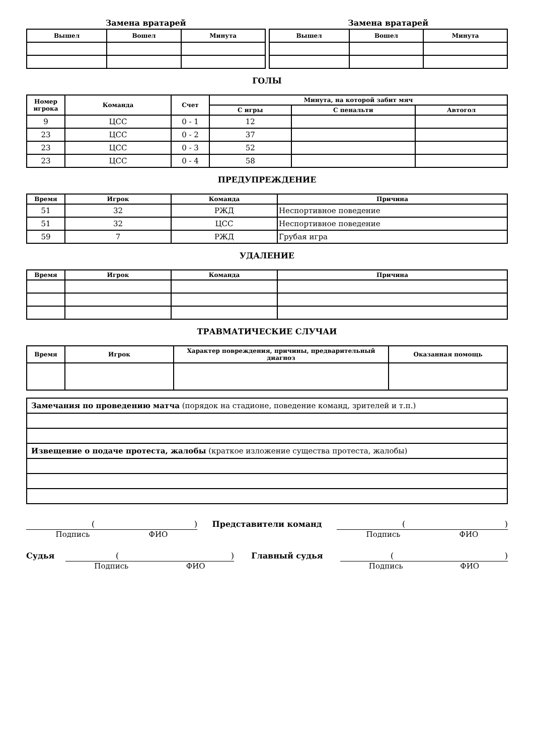Замена вратарей
| Вышел | Вошел | Минута |
| --- | --- | --- |
Замена вратарей
| Вышел | Вошел | Минута |
| --- | --- | --- |
ГОЛЫ
| Номер игрока | Команда | Счет | Минута, на которой забит мяч | | |
| --- | --- | --- | --- | --- | --- |
| | | | С игры | С пенальти | Автогол |
| 9 | ЦСС | 0 - 1 | 12 | | |
| 23 | ЦСС | 0 - 2 | 37 | | |
| 23 | ЦСС | 0 - 3 | 52 | | |
| 23 | ЦСС | 0 - 4 | 58 | | |
ПРЕДУПРЕЖДЕНИЕ
| Время | Игрок | Команда | Причина |
| --- | --- | --- | --- |
| 51 | 32 | РЖД | Неспортивное поведение |
| 51 | 32 | ЦСС | Неспортивное поведение |
| 59 | 7 | РЖД | Грубая игра |
УДАЛЕНИЕ
| Время | Игрок | Команда | Причина |
| --- | --- | --- | --- |
ТРАВМАТИЧЕСКИЕ СЛУЧАИ
| Время | Игрок | Характер повреждения, причины, предварительный диагноз | Оказанная помощь |
| --- | --- | --- | --- |
| Замечания по проведению матча (порядок на стадионе, поведение команд, зрителей и т.п.) |
| Извещение о подаче протеста, жалобы (краткое изложение существа протеста, жалобы) |
()
Подпись ФИО
Представители команд
()
Подпись ФИО
Судья
()
Подпись ФИО
Главный судья
()
Подпись ФИО